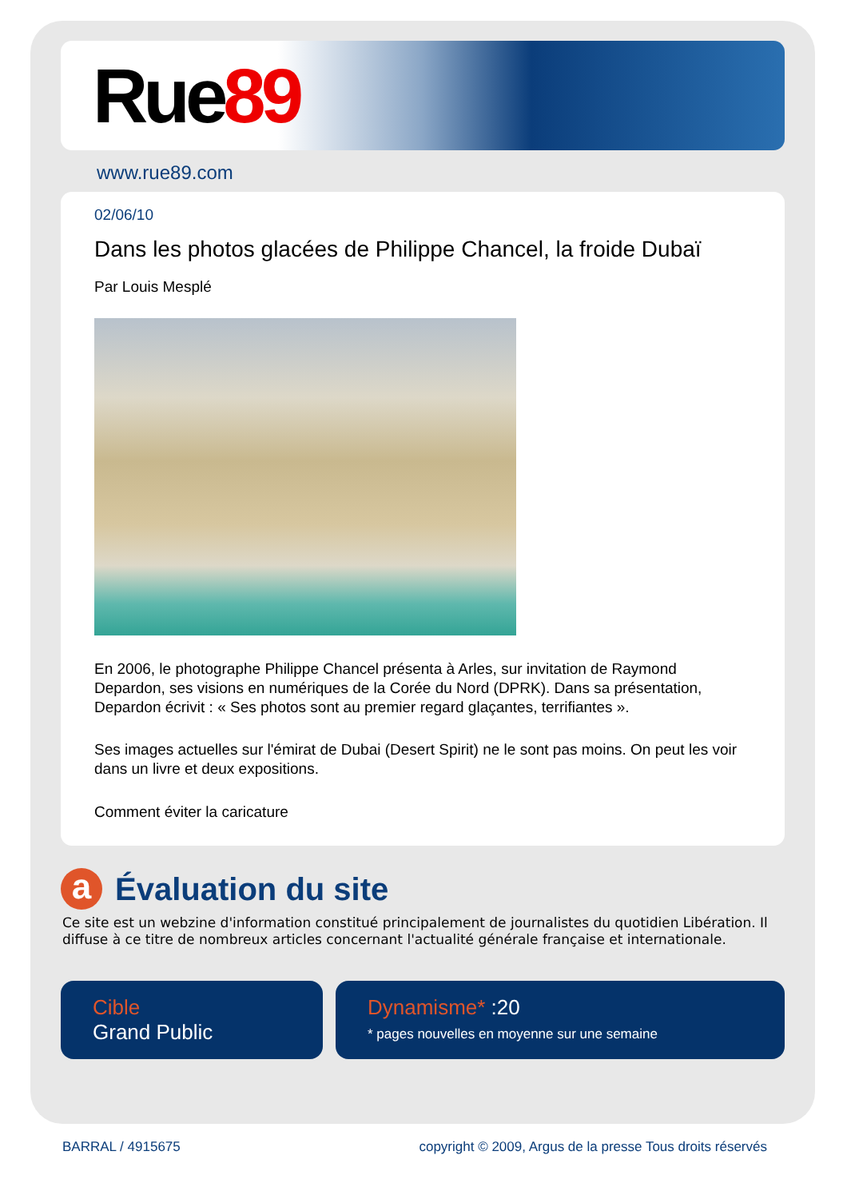Rue89
www.rue89.com
02/06/10
Dans les photos glacées de Philippe Chancel, la froide Dubaï
Par Louis Mesplé
En 2006, le photographe Philippe Chancel présenta à Arles, sur invitation de Raymond Depardon, ses visions en numériques de la Corée du Nord (DPRK). Dans sa présentation, Depardon écrivit : « Ses photos sont au premier regard glaçantes, terrifiantes ».
Ses images actuelles sur l'émirat de Dubai (Desert Spirit) ne le sont pas moins. On peut les voir dans un livre et deux expositions.
Comment éviter la caricature
a
Évaluation du site
Ce site est un webzine d'information constitué principalement de journalistes du quotidien Libération. Il diffuse à ce titre de nombreux articles concernant l'actualité générale française et internationale.
Cible
Grand Public
Dynamisme* :20
* pages nouvelles en moyenne sur une semaine
BARRAL / 4915675 copyright © 2009, Argus de la presse Tous droits réservés